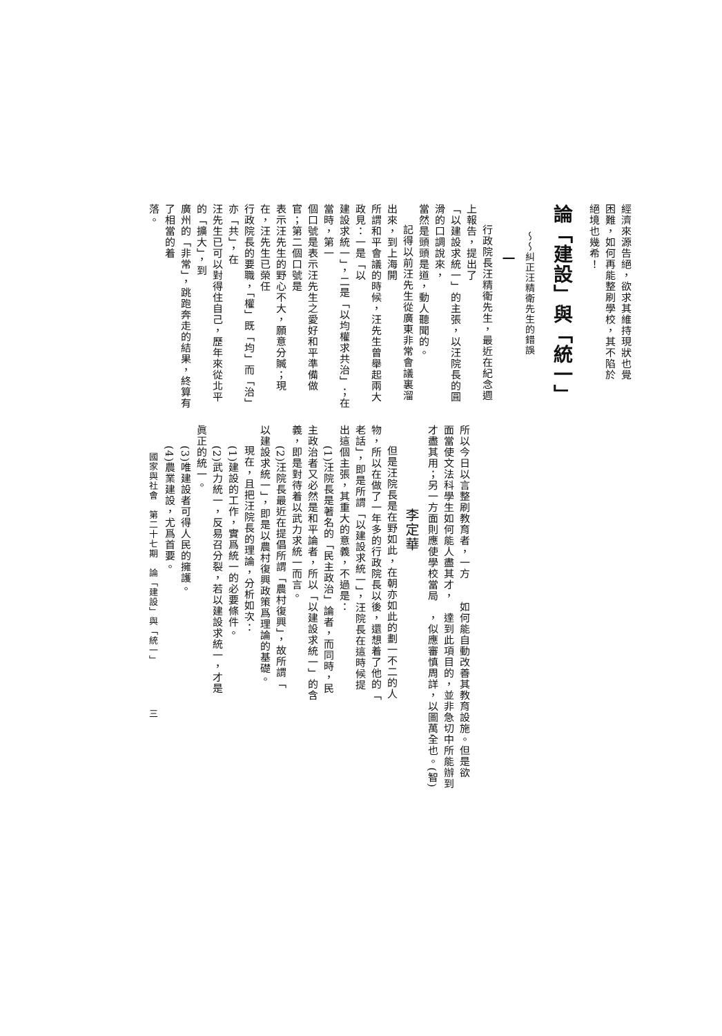經濟來源告絕，欲求其維持現狀也覺
困難，如何再能整刷學校，其不陷於
絕境也幾希！
論「建設」與「統一」
～～糾正汪精衛先生的錯誤
一
行政院長汪精衛先生，最近在紀念週上報告，提出了
「以建設求統一」的主張，以汪院長的圓滑的口調說來，
當然是頭頭是道，動人聽聞的。
記得以前汪先生從廣東非常會議裏溜出來，到上海開
所謂和平會議的時候，汪先生曾舉起兩大政見：一是「以
建設求統一」，二是「以均權求共治」；在當時，第一
個口號是表示汪先生之愛好和平準備做官；第二個口號是
表示汪先生的野心不大，願意分贓；現在，汪先生已榮任
行政院長的要職，「權」既「均」而「治」亦「共」，在
汪先生已可以對得住自己，歷年來從北平的「擴大」，到
廣州的「非常」，跳跑奔走的結果，終算有了相當的着
落。
所以今日以言整刷教育者，一方　　如何能自動改善其教育設施。但是欲
面當使文法科學生如何能人盡其才，　達到此項目的，並非急切中所能辦到
才盡其用；另一方面則應使學校當局　，似應審慎周詳，以圖萬全也。(智)
李定華
但是汪院長是在野如此，在朝亦如此的劃一不二的人
物，所以在做了一年多的行政院長以後，還想着了他的「
老話」，即是所謂「以建設求統一」，汪院長在這時候提
出這個主張，其重大的意義，不過是：
(1)汪院長是著名的「民主政治」論者，而同時，民
主政治者又必然是和平論者，所以「以建設求統一」的含
義，即是對待着以武力求統一而言。
(2)汪院長最近在提倡所謂「農村復興」，故所謂「
以建設求統一」，即是以農村復興政策爲理論的基礎。
現在，且把汪院長的理論，分析如次：
(1)建設的工作，實爲統一的必要條件。
(2)武力統一，反易召分裂，若以建設求統一，才是
眞正的統一。
(3)唯建設者可得人民的擁護。
(4)農業建設，尤爲首要。
國家與社會　第二十七期　論「建設」與「統一」　　　　　三